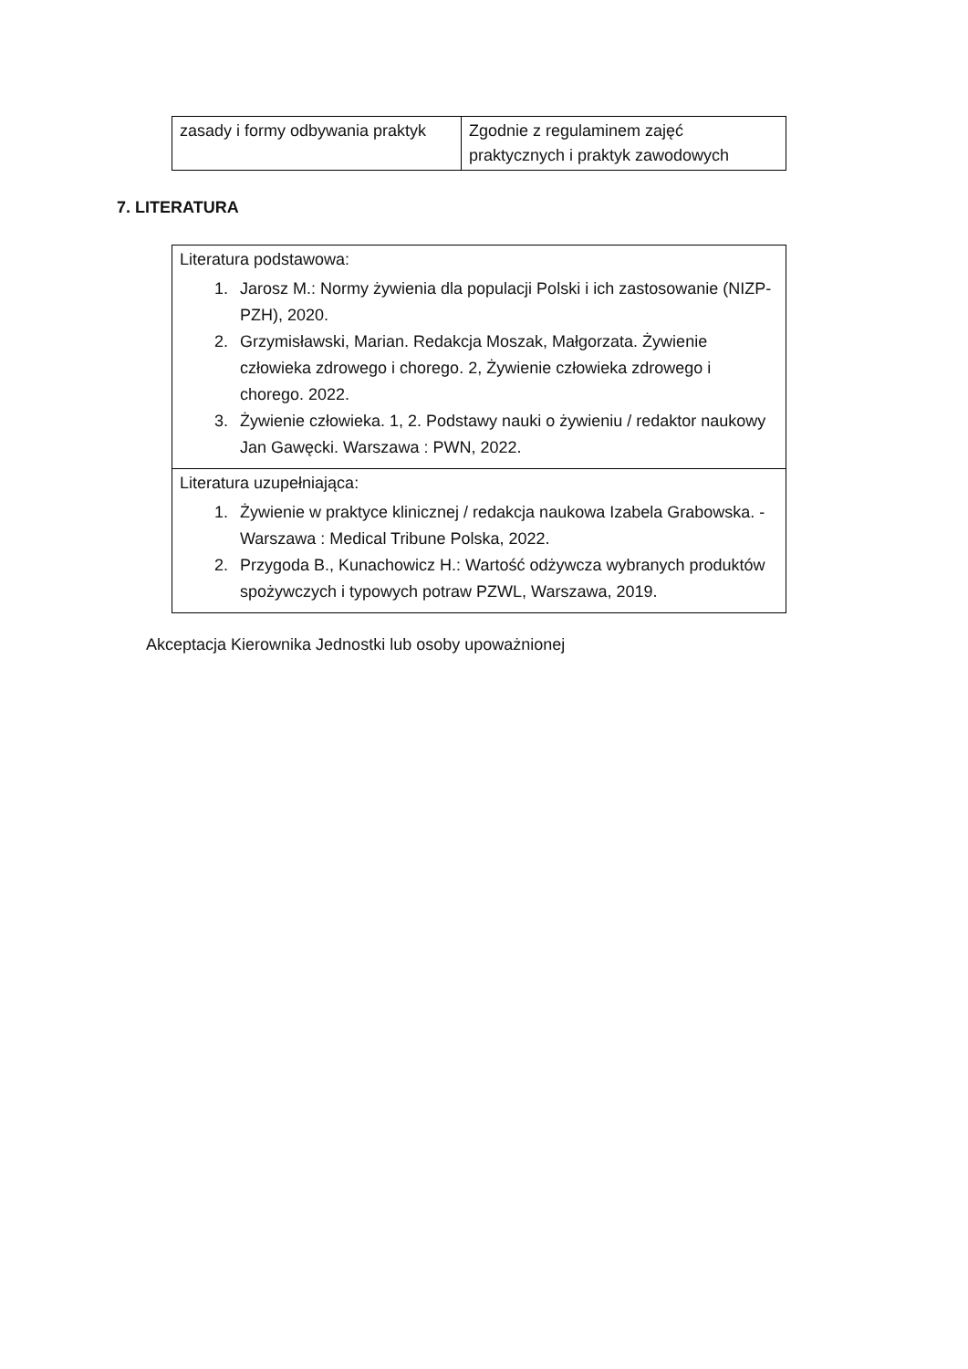| zasady i formy odbywania praktyk | Zgodnie z regulaminem zajęć praktycznych i praktyk zawodowych |
7. LITERATURA
| Literatura podstawowa: 1. Jarosz M.: Normy żywienia dla populacji Polski i ich zastosowanie (NIZP-PZH), 2020. 2. Grzymisławski, Marian. Redakcja Moszak, Małgorzata. Żywienie człowieka zdrowego i chorego. 2, Żywienie człowieka zdrowego i chorego. 2022. 3. Żywienie człowieka. 1, 2. Podstawy nauki o żywieniu / redaktor naukowy Jan Gawęcki. Warszawa : PWN, 2022. |
| Literatura uzupełniająca: 1. Żywienie w praktyce klinicznej / redakcja naukowa Izabela Grabowska. - Warszawa : Medical Tribune Polska, 2022. 2. Przygoda B., Kunachowicz H.: Wartość odżywcza wybranych produktów spożywczych i typowych potraw PZWL, Warszawa, 2019. |
Akceptacja Kierownika Jednostki lub osoby upoważnionej